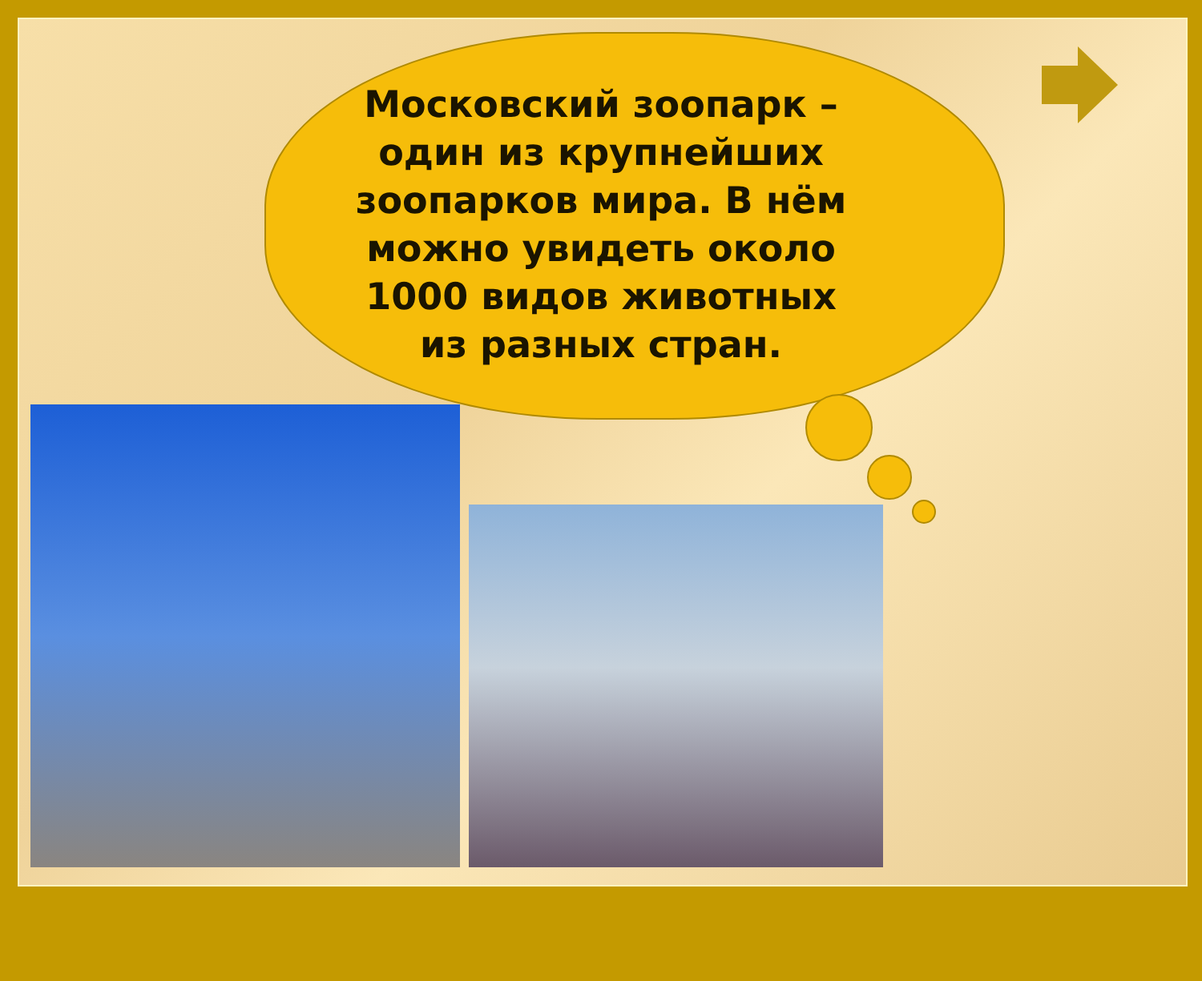Московский зоопарк – один из крупнейших зоопарков мира. В нём можно увидеть около 1000 видов животных из разных стран.